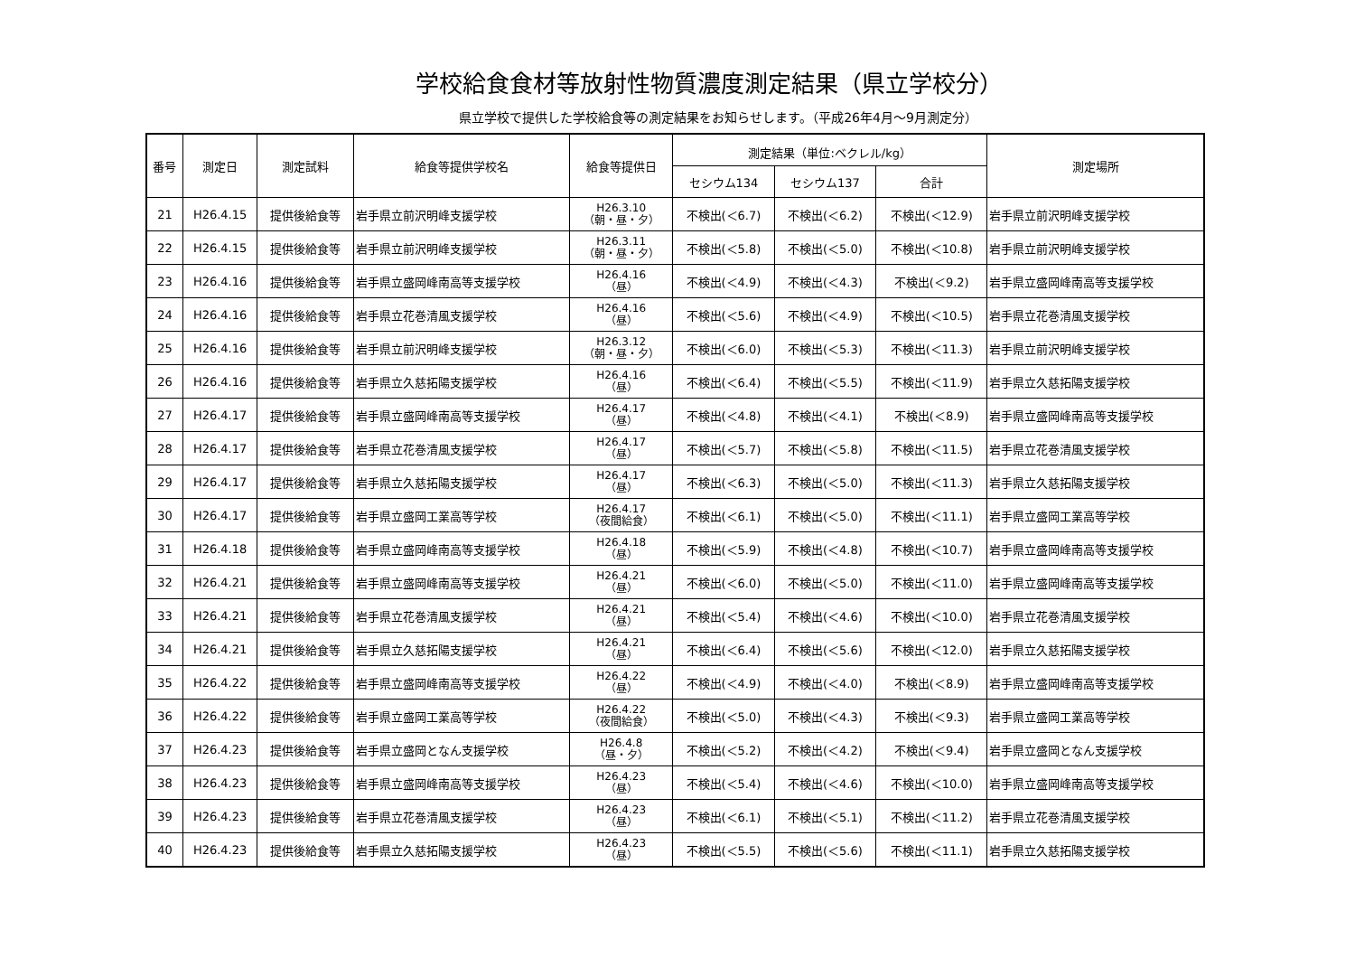学校給食食材等放射性物質濃度測定結果（県立学校分）
県立学校で提供した学校給食等の測定結果をお知らせします。（平成26年4月～9月測定分）
| 番号 | 測定日 | 測定試料 | 給食等提供学校名 | 給食等提供日 | 測定結果（単位:ベクレル/kg） | | | 測定場所 |
| --- | --- | --- | --- | --- | --- | --- | --- | --- |
| | | | | | セシウム134 | セシウム137 | 合計 | |
| 21 | H26.4.15 | 提供後給食等 | 岩手県立前沢明峰支援学校 | H26.3.10 （朝・昼・夕） | 不検出(＜6.7) | 不検出(＜6.2) | 不検出(＜12.9) | 岩手県立前沢明峰支援学校 |
| 22 | H26.4.15 | 提供後給食等 | 岩手県立前沢明峰支援学校 | H26.3.11 （朝・昼・夕） | 不検出(＜5.8) | 不検出(＜5.0) | 不検出(＜10.8) | 岩手県立前沢明峰支援学校 |
| 23 | H26.4.16 | 提供後給食等 | 岩手県立盛岡峰南高等支援学校 | H26.4.16 （昼） | 不検出(＜4.9) | 不検出(＜4.3) | 不検出(＜9.2) | 岩手県立盛岡峰南高等支援学校 |
| 24 | H26.4.16 | 提供後給食等 | 岩手県立花巻清風支援学校 | H26.4.16 （昼） | 不検出(＜5.6) | 不検出(＜4.9) | 不検出(＜10.5) | 岩手県立花巻清風支援学校 |
| 25 | H26.4.16 | 提供後給食等 | 岩手県立前沢明峰支援学校 | H26.3.12 （朝・昼・夕） | 不検出(＜6.0) | 不検出(＜5.3) | 不検出(＜11.3) | 岩手県立前沢明峰支援学校 |
| 26 | H26.4.16 | 提供後給食等 | 岩手県立久慈拓陽支援学校 | H26.4.16 （昼） | 不検出(＜6.4) | 不検出(＜5.5) | 不検出(＜11.9) | 岩手県立久慈拓陽支援学校 |
| 27 | H26.4.17 | 提供後給食等 | 岩手県立盛岡峰南高等支援学校 | H26.4.17 （昼） | 不検出(＜4.8) | 不検出(＜4.1) | 不検出(＜8.9) | 岩手県立盛岡峰南高等支援学校 |
| 28 | H26.4.17 | 提供後給食等 | 岩手県立花巻清風支援学校 | H26.4.17 （昼） | 不検出(＜5.7) | 不検出(＜5.8) | 不検出(＜11.5) | 岩手県立花巻清風支援学校 |
| 29 | H26.4.17 | 提供後給食等 | 岩手県立久慈拓陽支援学校 | H26.4.17 （昼） | 不検出(＜6.3) | 不検出(＜5.0) | 不検出(＜11.3) | 岩手県立久慈拓陽支援学校 |
| 30 | H26.4.17 | 提供後給食等 | 岩手県立盛岡工業高等学校 | H26.4.17 （夜間給食） | 不検出(＜6.1) | 不検出(＜5.0) | 不検出(＜11.1) | 岩手県立盛岡工業高等学校 |
| 31 | H26.4.18 | 提供後給食等 | 岩手県立盛岡峰南高等支援学校 | H26.4.18 （昼） | 不検出(＜5.9) | 不検出(＜4.8) | 不検出(＜10.7) | 岩手県立盛岡峰南高等支援学校 |
| 32 | H26.4.21 | 提供後給食等 | 岩手県立盛岡峰南高等支援学校 | H26.4.21 （昼） | 不検出(＜6.0) | 不検出(＜5.0) | 不検出(＜11.0) | 岩手県立盛岡峰南高等支援学校 |
| 33 | H26.4.21 | 提供後給食等 | 岩手県立花巻清風支援学校 | H26.4.21 （昼） | 不検出(＜5.4) | 不検出(＜4.6) | 不検出(＜10.0) | 岩手県立花巻清風支援学校 |
| 34 | H26.4.21 | 提供後給食等 | 岩手県立久慈拓陽支援学校 | H26.4.21 （昼） | 不検出(＜6.4) | 不検出(＜5.6) | 不検出(＜12.0) | 岩手県立久慈拓陽支援学校 |
| 35 | H26.4.22 | 提供後給食等 | 岩手県立盛岡峰南高等支援学校 | H26.4.22 （昼） | 不検出(＜4.9) | 不検出(＜4.0) | 不検出(＜8.9) | 岩手県立盛岡峰南高等支援学校 |
| 36 | H26.4.22 | 提供後給食等 | 岩手県立盛岡工業高等学校 | H26.4.22 （夜間給食） | 不検出(＜5.0) | 不検出(＜4.3) | 不検出(＜9.3) | 岩手県立盛岡工業高等学校 |
| 37 | H26.4.23 | 提供後給食等 | 岩手県立盛岡となん支援学校 | H26.4.8 （昼・夕） | 不検出(＜5.2) | 不検出(＜4.2) | 不検出(＜9.4) | 岩手県立盛岡となん支援学校 |
| 38 | H26.4.23 | 提供後給食等 | 岩手県立盛岡峰南高等支援学校 | H26.4.23 （昼） | 不検出(＜5.4) | 不検出(＜4.6) | 不検出(＜10.0) | 岩手県立盛岡峰南高等支援学校 |
| 39 | H26.4.23 | 提供後給食等 | 岩手県立花巻清風支援学校 | H26.4.23 （昼） | 不検出(＜6.1) | 不検出(＜5.1) | 不検出(＜11.2) | 岩手県立花巻清風支援学校 |
| 40 | H26.4.23 | 提供後給食等 | 岩手県立久慈拓陽支援学校 | H26.4.23 （昼） | 不検出(＜5.5) | 不検出(＜5.6) | 不検出(＜11.1) | 岩手県立久慈拓陽支援学校 |